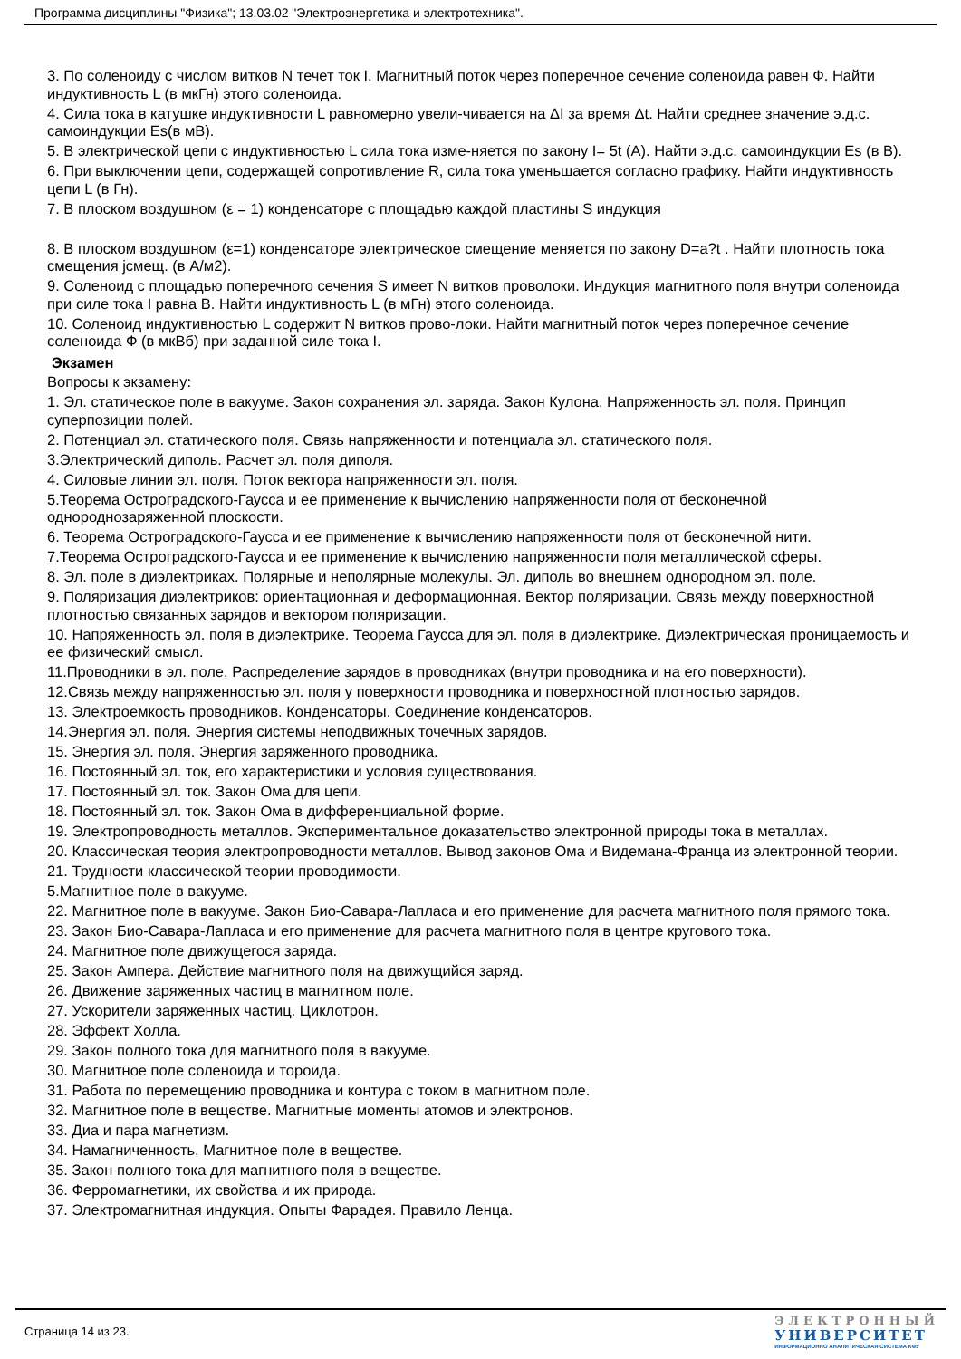Программа дисциплины "Физика"; 13.03.02 "Электроэнергетика и электротехника".
3. По соленоиду с числом витков N течет ток I. Магнитный поток через поперечное сечение соленоида равен Ф. Найти индуктивность L (в мкГн) этого соленоида.
4. Сила тока в катушке индуктивности L равномерно увели-чивается на ΔI за время Δt. Найти среднее значение э.д.с. самоиндукции Es(в мВ).
5. В электрической цепи с индуктивностью L сила тока изме-няется по закону I= 5t (A). Найти э.д.с. самоиндукции Es (в В).
6. При выключении цепи, содержащей сопротивление R, сила тока уменьшается согласно графику. Найти индуктивность цепи L (в Гн).
7. В плоском воздушном (ε = 1) конденсаторе с площадью каждой пластины S индукция
8. В плоском воздушном (ε=1) конденсаторе электрическое смещение меняется по закону D=a?t . Найти плотность тока смещения jсмещ. (в А/м2).
9. Соленоид с площадью поперечного сечения S имеет N витков проволоки. Индукция магнитного поля внутри соленоида при силе тока I равна B. Найти индуктивность L (в мГн) этого соленоида.
10. Соленоид индуктивностью L содержит N витков прово-локи. Найти магнитный поток через поперечное сечение соленоида Ф (в мкВб) при заданной силе тока I.
Экзамен
Вопросы к экзамену:
1. Эл. статическое поле в вакууме. Закон сохранения эл. заряда. Закон Кулона. Напряженность эл. поля. Принцип суперпозиции полей.
2. Потенциал эл. статического поля. Связь напряженности и потенциала эл. статического поля.
3.Электрический диполь. Расчет эл. поля диполя.
4. Силовые линии эл. поля. Поток вектора напряженности эл. поля.
5.Теорема Остроградского-Гаусса и ее применение к вычислению напряженности поля от бесконечной однороднозаряженной плоскости.
6. Теорема Остроградского-Гаусса и ее применение к вычислению напряженности поля от бесконечной нити.
7.Теорема Остроградского-Гаусса и ее применение к вычислению напряженности поля металлической сферы.
8. Эл. поле в диэлектриках. Полярные и неполярные молекулы. Эл. диполь во внешнем однородном эл. поле.
9. Поляризация диэлектриков: ориентационная и деформационная. Вектор поляризации. Связь между поверхностной плотностью связанных зарядов и вектором поляризации.
10. Напряженность эл. поля в диэлектрике. Теорема Гаусса для эл. поля в диэлектрике. Диэлектрическая проницаемость и ее физический смысл.
11.Проводники в эл. поле. Распределение зарядов в проводниках (внутри проводника и на его поверхности).
12.Связь между напряженностью эл. поля у поверхности проводника и поверхностной плотностью зарядов.
13. Электроемкость проводников. Конденсаторы. Соединение конденсаторов.
14.Энергия эл. поля. Энергия системы неподвижных точечных зарядов.
15. Энергия эл. поля. Энергия заряженного проводника.
16. Постоянный эл. ток, его характеристики и условия существования.
17. Постоянный эл. ток. Закон Ома для цепи.
18. Постоянный эл. ток. Закон Ома в дифференциальной форме.
19. Электропроводность металлов. Экспериментальное доказательство электронной природы тока в металлах.
20. Классическая теория электропроводности металлов. Вывод законов Ома и Видемана-Франца из электронной теории.
21. Трудности классической теории проводимости.
5.Магнитное поле в вакууме.
22. Магнитное поле в вакууме. Закон Био-Савара-Лапласа и его применение для расчета магнитного поля прямого тока.
23. Закон Био-Савара-Лапласа и его применение для расчета магнитного поля в центре кругового тока.
24. Магнитное поле движущегося заряда.
25. Закон Ампера. Действие магнитного поля на движущийся заряд.
26. Движение заряженных частиц в магнитном поле.
27. Ускорители заряженных частиц. Циклотрон.
28. Эффект Холла.
29. Закон полного тока для магнитного поля в вакууме.
30. Магнитное поле соленоида и тороида.
31. Работа по перемещению проводника и контура с током в магнитном поле.
32. Магнитное поле в веществе. Магнитные моменты атомов и электронов.
33. Диа и пара магнетизм.
34. Намагниченность. Магнитное поле в веществе.
35. Закон полного тока для магнитного поля в веществе.
36. Ферромагнетики, их свойства и их природа.
37. Электромагнитная индукция. Опыты Фарадея. Правило Ленца.
Страница 14 из 23.
ЭЛЕКТРОННЫЙ
УНИВЕРСИТЕТ
ИНФОРМАЦИОННО АНАЛИТИЧЕСКАЯ СИСТЕМА КФУ